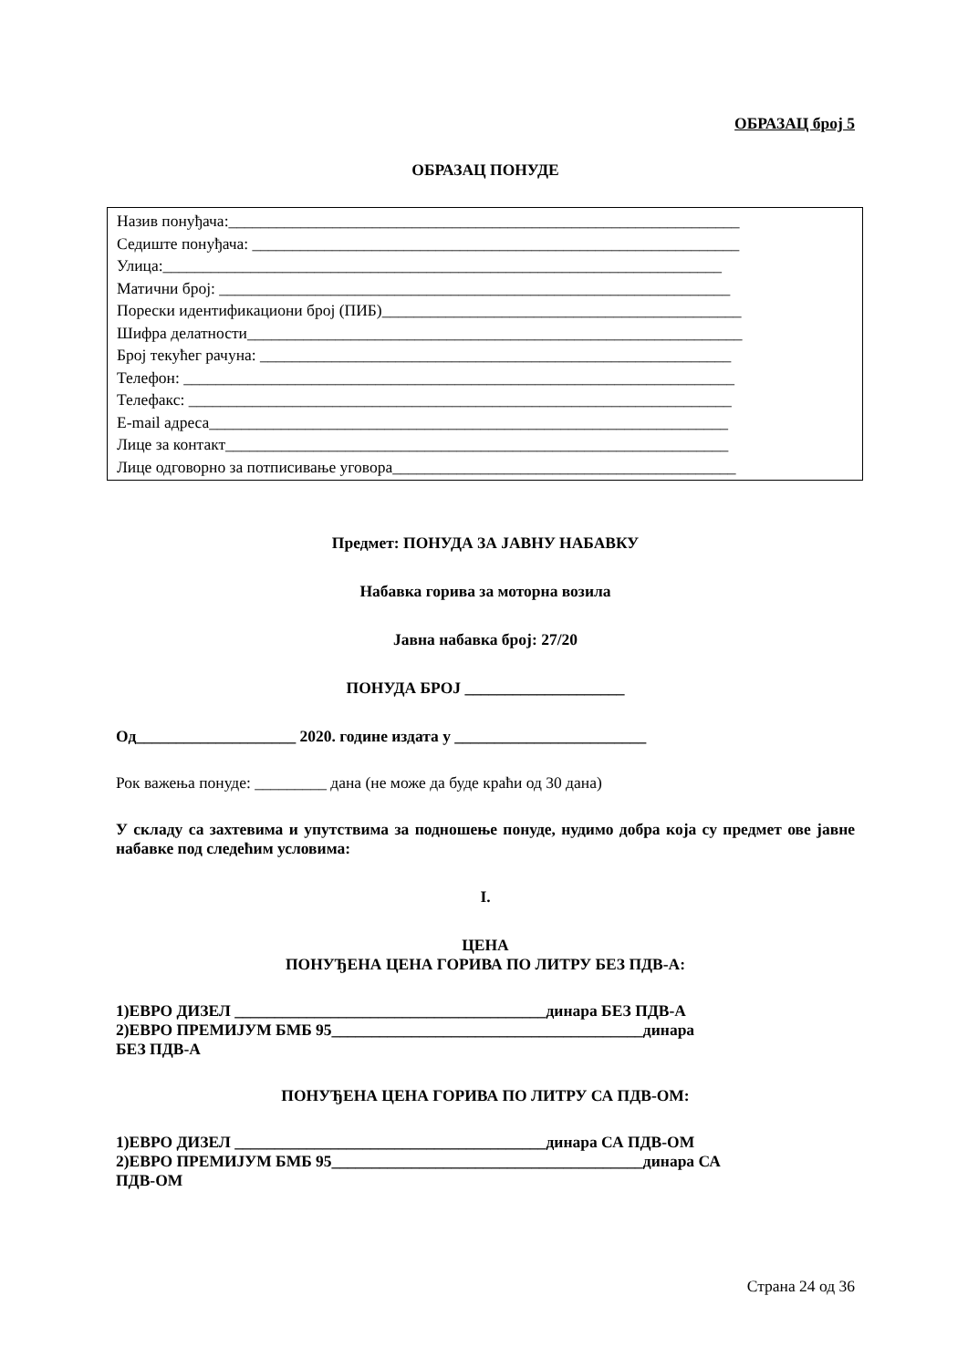ОБРАЗАЦ број 5
ОБРАЗАЦ ПОНУДЕ
Назив понуђача:________________________________________________________________
Седиште понуђача: _____________________________________________________________
Улица:______________________________________________________________________
Матични број: ________________________________________________________________
Порески идентификациони број (ПИБ)_____________________________________________
Шифра делатности______________________________________________________________
Број текућег рачуна: ___________________________________________________________
Телефон: _____________________________________________________________________
Телефакс: ____________________________________________________________________
E-mail адреса_________________________________________________________________
Лице за контакт_______________________________________________________________
Лице одговорно за потписивање уговора___________________________________________
Предмет: ПОНУДА ЗА ЈАВНУ НАБАВКУ
Набавка горива за моторна возила
Јавна набавка број: 27/20
ПОНУДА БРОЈ ____________________
Од____________________ 2020. године издата у ________________________
Рок важења понуде: _________ дана (не може да буде краћи од 30 дана)
У складу са захтевима и упутствима за подношење понуде, нудимо добра која су предмет ове јавне набавке под следећим условима:
I.
ЦЕНА
ПОНУЂЕНА ЦЕНА ГОРИВА ПО ЛИТРУ БЕЗ ПДВ-А:
1)ЕВРО ДИЗЕЛ _______________________________________динара БЕЗ ПДВ-А
2)ЕВРО ПРЕМИЈУМ БМБ 95_______________________________________динара
БЕЗ ПДВ-А
ПОНУЂЕНА ЦЕНА ГОРИВА ПО ЛИТРУ СА ПДВ-ОМ:
1)ЕВРО ДИЗЕЛ _______________________________________динара СА ПДВ-ОМ
2)ЕВРО ПРЕМИЈУМ БМБ 95_______________________________________динара СА
ПДВ-ОМ
Страна 24 од 36